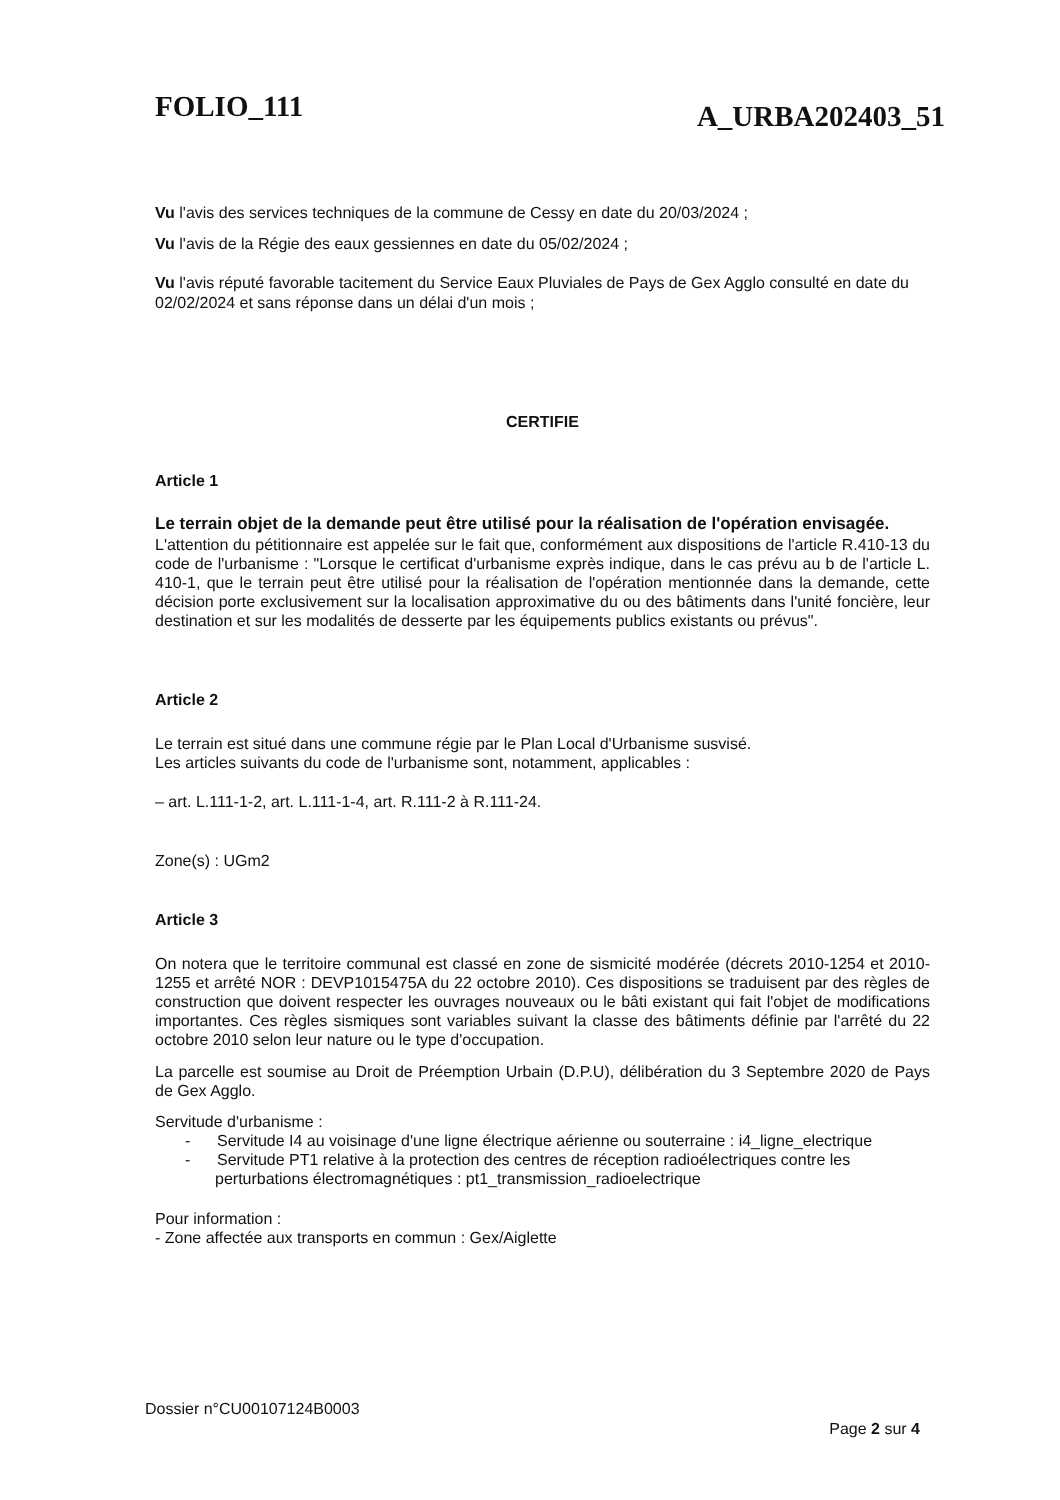FOLIO_111 A_URBA202403_51
Vu l'avis des services techniques de la commune de Cessy en date du 20/03/2024 ;
Vu l'avis de la Régie des eaux gessiennes en date du 05/02/2024 ;
Vu l'avis réputé favorable tacitement du Service Eaux Pluviales de Pays de Gex Agglo consulté en date du 02/02/2024 et sans réponse dans un délai d'un mois ;
CERTIFIE
Article 1
Le terrain objet de la demande peut être utilisé pour la réalisation de l'opération envisagée.
L'attention du pétitionnaire est appelée sur le fait que, conformément aux dispositions de l'article R.410-13 du code de l'urbanisme : "Lorsque le certificat d'urbanisme exprès indique, dans le cas prévu au b de l'article L. 410-1, que le terrain peut être utilisé pour la réalisation de l'opération mentionnée dans la demande, cette décision porte exclusivement sur la localisation approximative du ou des bâtiments dans l'unité foncière, leur destination et sur les modalités de desserte par les équipements publics existants ou prévus".
Article 2
Le terrain est situé dans une commune régie par le Plan Local d'Urbanisme susvisé.
Les articles suivants du code de l'urbanisme sont, notamment, applicables :
– art. L.111-1-2, art. L.111-1-4, art. R.111-2 à R.111-24.
Zone(s) : UGm2
Article 3
On notera que le territoire communal est classé en zone de sismicité modérée (décrets 2010-1254 et 2010-1255 et arrêté NOR : DEVP1015475A du 22 octobre 2010). Ces dispositions se traduisent par des règles de construction que doivent respecter les ouvrages nouveaux ou le bâti existant qui fait l'objet de modifications importantes. Ces règles sismiques sont variables suivant la classe des bâtiments définie par l'arrêté du 22 octobre 2010 selon leur nature ou le type d'occupation.
La parcelle est soumise au Droit de Préemption Urbain (D.P.U), délibération du 3 Septembre 2020 de Pays de Gex Agglo.
Servitude d'urbanisme :
- Servitude I4 au voisinage d'une ligne électrique aérienne ou souterraine : i4_ligne_electrique
- Servitude PT1 relative à la protection des centres de réception radioélectriques contre les perturbations électromagnétiques : pt1_transmission_radioelectrique
Pour information :
- Zone affectée aux transports en commun : Gex/Aiglette
Dossier n°CU00107124B0003 Page 2 sur 4